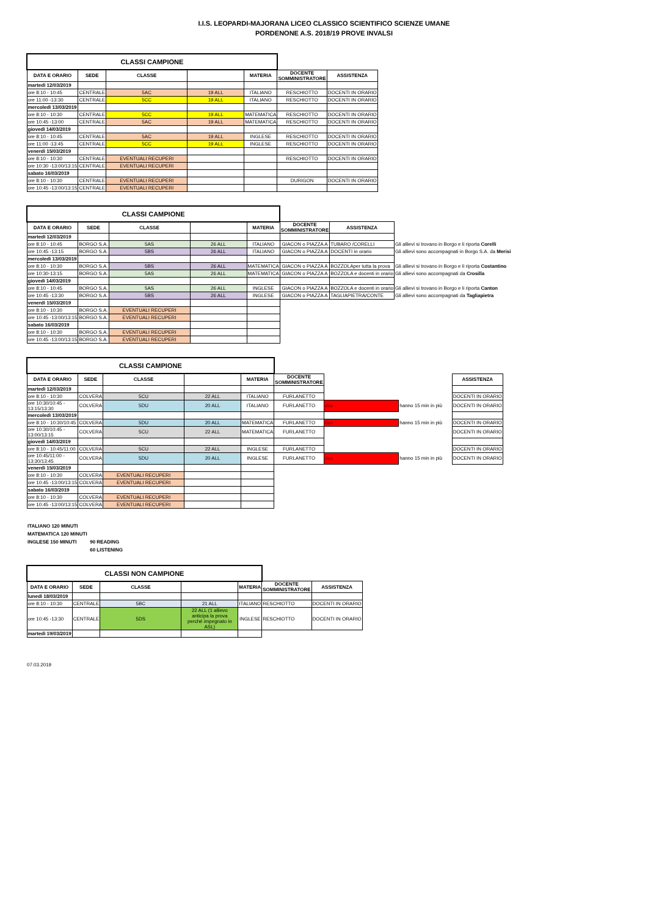I.I.S. LEOPARDI-MAJORANA LICEO CLASSICO SCIENTIFICO SCIENZE UMANE
PORDENONE A.S. 2018/19 PROVE INVALSI
| CLASSI CAMPIONE | | | | | | |
| DATA E ORARIO | SEDE | CLASSE | | MATERIA | DOCENTE SOMMINISTRATORE | ASSISTENZA |
| martedì 12/03/2019 | | | | | | |
| ore 8:10 - 10:45 | CENTRALE | 5AC | 19 ALL | ITALIANO | RESCHIOTTO | DOCENTI IN ORARIO |
| ore 11:00 -13:30 | CENTRALE | 5CC | 19 ALL | ITALIANO | RESCHIOTTO | DOCENTI IN ORARIO |
| mercoledì 13/03/2019 | | | | | | |
| ore 8:10 - 10:30 | CENTRALE | 5CC | 19 ALL | MATEMATICA | RESCHIOTTO | DOCENTI IN ORARIO |
| ore 10:45 -13:00 | CENTRALE | 5AC | 19 ALL | MATEMATICA | RESCHIOTTO | DOCENTI IN ORARIO |
| giovedì 14/03/2019 | | | | | | |
| ore 8:10 - 10:45 | CENTRALE | 5AC | 19 ALL | INGLESE | RESCHIOTTO | DOCENTI IN ORARIO |
| ore 11:00 -13:45 | CENTRALE | 5CC | 19 ALL | INGLESE | RESCHIOTTO | DOCENTI IN ORARIO |
| venerdì 15/03/2019 | | | | | | |
| ore 8:10 - 10:30 | CENTRALE | EVENTUALI RECUPERI | | | RESCHIOTTO | DOCENTI IN ORARIO |
| ore 10:30 -13:00/13:15 | CENTRALE | EVENTUALI RECUPERI | | | | |
| sabato 16/03/2019 | | | | | | |
| ore 8:10 - 10:30 | CENTRALE | EVENTUALI RECUPERI | | | DURIGON | DOCENTI IN ORARIO |
| ore 10:45 -13:00/13:15 | CENTRALE | EVENTUALI RECUPERI | | | | |
| CLASSI CAMPIONE | | | | | | | |
| DATA E ORARIO | SEDE | CLASSE | | MATERIA | DOCENTE SOMMINISTRATORE | ASSISTENZA | |
| martedì 12/03/2019 | | | | | | | |
| ore 8:10 - 10:45 | BORGO S.A. | 5AS | 26 ALL | ITALIANO | GIACON o PIAZZA A | TUBARO /CORELLI | Gli allievi si trovano in Borgo e li riporta Corelli |
| ore 10:45 -13:15 | BORGO S.A. | 5BS | 26 ALL | ITALIANO | GIACON o PIAZZA A | DOCENTI in orario | Gli allievi sono accompagnati in Borgo S.A. da Merisi |
| mercoledì 13/03/2019 | | | | | | | |
| ore 8:10 - 10:30 | BORGO S.A. | 5BS | 26 ALL | MATEMATICA | GIACON o PIAZZA A | BOZZOLAper tutta la prova | Gli allievi si trovano in Borgo e li riporta Costantino |
| ore 10:30-13:15 | BORGO S.A. | 5AS | 26 ALL | MATEMATICA | GIACON o PIAZZA A | BOZZOLA e docenti in orario | Gli allievi sono accompagnati da Crosilla |
| giovedì 14/03/2019 | | | | | | | |
| ore 8:10 - 10:45 | BORGO S.A. | 5AS | 26 ALL | INGLESE | GIACON o PIAZZA A | BOZZOLA e docenti in orario | Gli allievi si trovano in Borgo e li riporta Canton |
| ore 10:45 -13:30 | BORGO S.A. | 5BS | 26 ALL | INGLESE | GIACON o PIAZZA A | TAGLIAPIETRA/CONTE | Gli allievi sono accompagnati da Tagliapietra |
| venerdì 15/03/2019 | | | | | | | |
| ore 8:10 - 10:30 | BORGO S.A. | EVENTUALI RECUPERI | | | | | |
| ore 10:45 -13:00/13:15 | BORGO S.A. | EVENTUALI RECUPERI | | | | | |
| sabato 16/03/2019 | | | | | | | |
| ore 8:10 - 10:30 | BORGO S.A. | EVENTUALI RECUPERI | | | | | |
| ore 10:45 -13:00/13:15 | BORGO S.A. | EVENTUALI RECUPERI | | | | | |
| CLASSI CAMPIONE | | | | | | | | |
| DATA E ORARIO | SEDE | CLASSE | | MATERIA | DOCENTE SOMMINISTRATORE | | | ASSISTENZA |
| martedì 12/03/2019 | | | | | | | | |
| ore 8:10 - 10:30 | COLVERA | 5CU | 22 ALL | ITALIANO | FURLANETTO | | | DOCENTI IN ORARIO |
| ore 10:30/10:45 - 13:15/13:30 | COLVERA | 5DU | 20 ALL | ITALIANO | FURLANETTO | dsa | hanno 15 min in più | DOCENTI IN ORARIO |
| mercoledì 13/03/2019 | | | | | | | | |
| ore 8:10 - 10:30/10:45 | COLVERA | 5DU | 20 ALL | MATEMATICA | FURLANETTO | dsa | hanno 15 min in più | DOCENTI IN ORARIO |
| ore 10:30/10:45 - 13:00/13:15 | COLVERA | 5CU | 22 ALL | MATEMATICA | FURLANETTO | | | DOCENTI IN ORARIO |
| giovedì 14/03/2019 | | | | | | | | |
| ore 8:10 - 10:45/11:00 | COLVERA | 5CU | 22 ALL | INGLESE | FURLANETTO | | | DOCENTI IN ORARIO |
| ore 10:45/11:00 - 13:30/13:45 | COLVERA | 5DU | 20 ALL | INGLESE | FURLANETTO | dsa | hanno 15 min in più | DOCENTI IN ORARIO |
| venerdì 15/03/2019 | | | | | | | | |
| ore 8:10 - 10:30 | COLVERA | EVENTUALI RECUPERI | | | | | | |
| ore 10:45 -13:00/13:15 | COLVERA | EVENTUALI RECUPERI | | | | | | |
| sabato 16/03/2019 | | | | | | | | |
| ore 8:10 - 10:30 | COLVERA | EVENTUALI RECUPERI | | | | | | |
| ore 10:45 -13:00/13:15 | COLVERA | EVENTUALI RECUPERI | | | | | | |
ITALIANO 120 MINUTI
MATEMATICA 120 MINUTI
INGLESE 150 MINUTI 90 READING
60 LISTENING
| CLASSI NON CAMPIONE | | | | | | |
| DATA E ORARIO | SEDE | CLASSE | | MATERIA | DOCENTE SOMMINISTRATORE | ASSISTENZA |
| lunedì 18/03/2019 | | | | | | |
| ore 8:10 - 10:30 | CENTRALE | 5BC | 21 ALL | ITALIANO | RESCHIOTTO | DOCENTI IN ORARIO |
| ore 10:45 -13:30 | CENTRALE | 5DS | 22 ALL (1 allievo anticipa la prova perché impegnato in ASL) | INGLESE | RESCHIOTTO | DOCENTI IN ORARIO |
| martedì 19/03/2019 | | | | | | |
07.03.2019